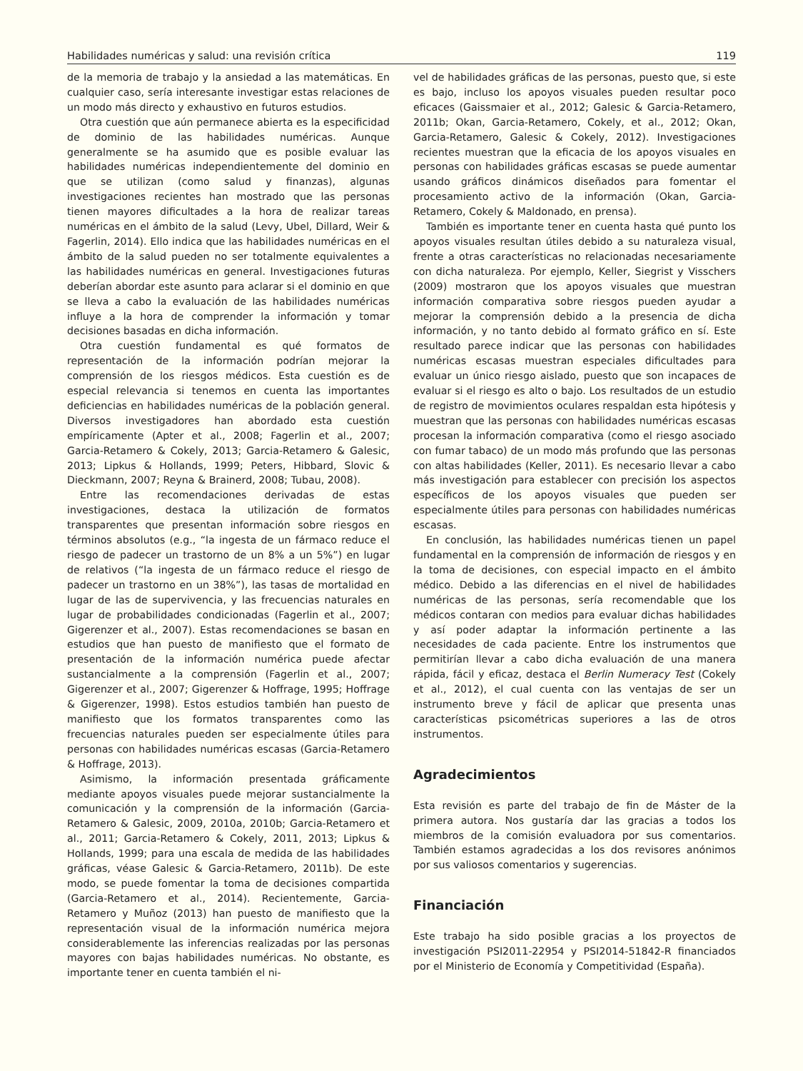Habilidades numéricas y salud: una revisión crítica 119
de la memoria de trabajo y la ansiedad a las matemáticas. En cualquier caso, sería interesante investigar estas relaciones de un modo más directo y exhaustivo en futuros estudios.
Otra cuestión que aún permanece abierta es la especificidad de dominio de las habilidades numéricas. Aunque generalmente se ha asumido que es posible evaluar las habilidades numéricas independientemente del dominio en que se utilizan (como salud y finanzas), algunas investigaciones recientes han mostrado que las personas tienen mayores dificultades a la hora de realizar tareas numéricas en el ámbito de la salud (Levy, Ubel, Dillard, Weir & Fagerlin, 2014). Ello indica que las habilidades numéricas en el ámbito de la salud pueden no ser totalmente equivalentes a las habilidades numéricas en general. Investigaciones futuras deberían abordar este asunto para aclarar si el dominio en que se lleva a cabo la evaluación de las habilidades numéricas influye a la hora de comprender la información y tomar decisiones basadas en dicha información.
Otra cuestión fundamental es qué formatos de representación de la información podrían mejorar la comprensión de los riesgos médicos. Esta cuestión es de especial relevancia si tenemos en cuenta las importantes deficiencias en habilidades numéricas de la población general. Diversos investigadores han abordado esta cuestión empíricamente (Apter et al., 2008; Fagerlin et al., 2007; Garcia-Retamero & Cokely, 2013; Garcia-Retamero & Galesic, 2013; Lipkus & Hollands, 1999; Peters, Hibbard, Slovic & Dieckmann, 2007; Reyna & Brainerd, 2008; Tubau, 2008).
Entre las recomendaciones derivadas de estas investigaciones, destaca la utilización de formatos transparentes que presentan información sobre riesgos en términos absolutos (e.g., “la ingesta de un fármaco reduce el riesgo de padecer un trastorno de un 8% a un 5%”) en lugar de relativos (“la ingesta de un fármaco reduce el riesgo de padecer un trastorno en un 38%”), las tasas de mortalidad en lugar de las de supervivencia, y las frecuencias naturales en lugar de probabilidades condicionadas (Fagerlin et al., 2007; Gigerenzer et al., 2007). Estas recomendaciones se basan en estudios que han puesto de manifiesto que el formato de presentación de la información numérica puede afectar sustancialmente a la comprensión (Fagerlin et al., 2007; Gigerenzer et al., 2007; Gigerenzer & Hoffrage, 1995; Hoffrage & Gigerenzer, 1998). Estos estudios también han puesto de manifiesto que los formatos transparentes como las frecuencias naturales pueden ser especialmente útiles para personas con habilidades numéricas escasas (Garcia-Retamero & Hoffrage, 2013).
Asimismo, la información presentada gráficamente mediante apoyos visuales puede mejorar sustancialmente la comunicación y la comprensión de la información (Garcia-Retamero & Galesic, 2009, 2010a, 2010b; Garcia-Retamero et al., 2011; Garcia-Retamero & Cokely, 2011, 2013; Lipkus & Hollands, 1999; para una escala de medida de las habilidades gráficas, véase Galesic & Garcia-Retamero, 2011b). De este modo, se puede fomentar la toma de decisiones compartida (Garcia-Retamero et al., 2014). Recientemente, Garcia-Retamero y Muñoz (2013) han puesto de manifiesto que la representación visual de la información numérica mejora considerablemente las inferencias realizadas por las personas mayores con bajas habilidades numéricas. No obstante, es importante tener en cuenta también el ni-
vel de habilidades gráficas de las personas, puesto que, si este es bajo, incluso los apoyos visuales pueden resultar poco eficaces (Gaissmaier et al., 2012; Galesic & Garcia-Retamero, 2011b; Okan, Garcia-Retamero, Cokely, et al., 2012; Okan, Garcia-Retamero, Galesic & Cokely, 2012). Investigaciones recientes muestran que la eficacia de los apoyos visuales en personas con habilidades gráficas escasas se puede aumentar usando gráficos dinámicos diseñados para fomentar el procesamiento activo de la información (Okan, Garcia-Retamero, Cokely & Maldonado, en prensa).
También es importante tener en cuenta hasta qué punto los apoyos visuales resultan útiles debido a su naturaleza visual, frente a otras características no relacionadas necesariamente con dicha naturaleza. Por ejemplo, Keller, Siegrist y Visschers (2009) mostraron que los apoyos visuales que muestran información comparativa sobre riesgos pueden ayudar a mejorar la comprensión debido a la presencia de dicha información, y no tanto debido al formato gráfico en sí. Este resultado parece indicar que las personas con habilidades numéricas escasas muestran especiales dificultades para evaluar un único riesgo aislado, puesto que son incapaces de evaluar si el riesgo es alto o bajo. Los resultados de un estudio de registro de movimientos oculares respaldan esta hipótesis y muestran que las personas con habilidades numéricas escasas procesan la información comparativa (como el riesgo asociado con fumar tabaco) de un modo más profundo que las personas con altas habilidades (Keller, 2011). Es necesario llevar a cabo más investigación para establecer con precisión los aspectos específicos de los apoyos visuales que pueden ser especialmente útiles para personas con habilidades numéricas escasas.
En conclusión, las habilidades numéricas tienen un papel fundamental en la comprensión de información de riesgos y en la toma de decisiones, con especial impacto en el ámbito médico. Debido a las diferencias en el nivel de habilidades numéricas de las personas, sería recomendable que los médicos contaran con medios para evaluar dichas habilidades y así poder adaptar la información pertinente a las necesidades de cada paciente. Entre los instrumentos que permitirían llevar a cabo dicha evaluación de una manera rápida, fácil y eficaz, destaca el Berlin Numeracy Test (Cokely et al., 2012), el cual cuenta con las ventajas de ser un instrumento breve y fácil de aplicar que presenta unas características psicométricas superiores a las de otros instrumentos.
Agradecimientos
Esta revisión es parte del trabajo de fin de Máster de la primera autora. Nos gustaría dar las gracias a todos los miembros de la comisión evaluadora por sus comentarios. También estamos agradecidas a los dos revisores anónimos por sus valiosos comentarios y sugerencias.
Financiación
Este trabajo ha sido posible gracias a los proyectos de investigación PSI2011-22954 y PSI2014-51842-R financiados por el Ministerio de Economía y Competitividad (España).